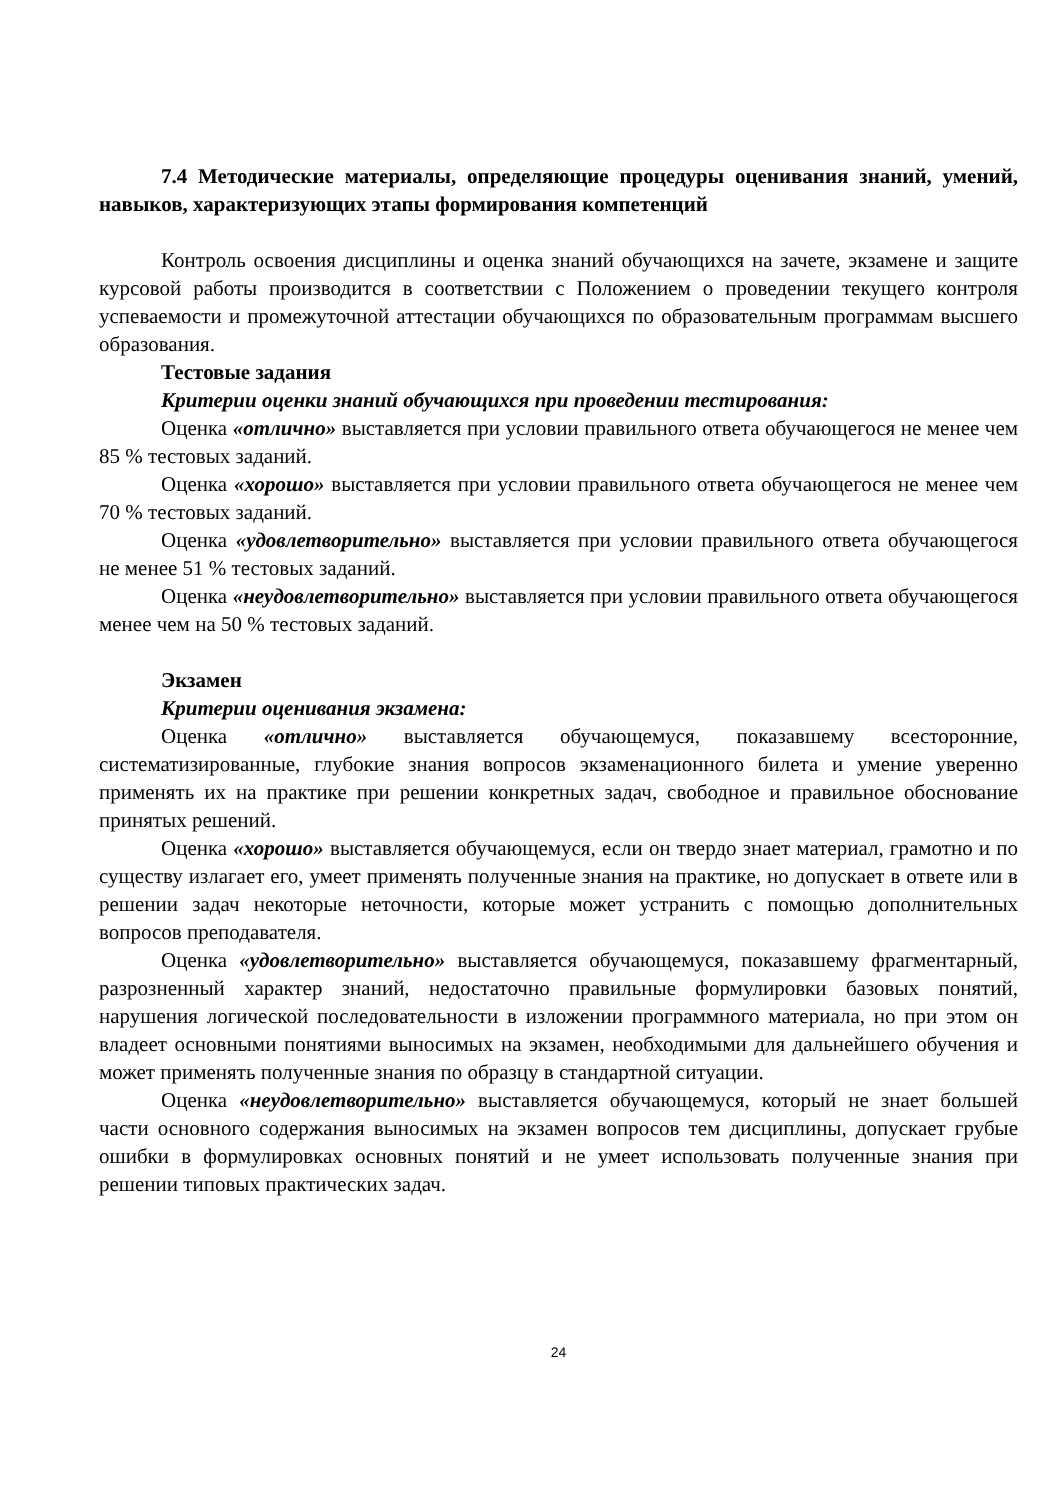7.4 Методические материалы, определяющие процедуры оценивания знаний, умений, навыков, характеризующих этапы формирования компетенций
Контроль освоения дисциплины и оценка знаний обучающихся на зачете, экзамене и защите курсовой работы производится в соответствии с Положением о проведении текущего контроля успеваемости и промежуточной аттестации обучающихся по образовательным программам высшего образования.
Тестовые задания
Критерии оценки знаний обучающихся при проведении тестирования:
Оценка «отлично» выставляется при условии правильного ответа обучающегося не менее чем 85 % тестовых заданий.
Оценка «хорошо» выставляется при условии правильного ответа обучающегося не менее чем 70 % тестовых заданий.
Оценка «удовлетворительно» выставляется при условии правильного ответа обучающегося не менее 51 % тестовых заданий.
Оценка «неудовлетворительно» выставляется при условии правильного ответа обучающегося менее чем на 50 % тестовых заданий.
Экзамен
Критерии оценивания экзамена:
Оценка «отлично» выставляется обучающемуся, показавшему всесторонние, систематизированные, глубокие знания вопросов экзаменационного билета и умение уверенно применять их на практике при решении конкретных задач, свободное и правильное обоснование принятых решений.
Оценка «хорошо» выставляется обучающемуся, если он твердо знает материал, грамотно и по существу излагает его, умеет применять полученные знания на практике, но допускает в ответе или в решении задач некоторые неточности, которые может устранить с помощью дополнительных вопросов преподавателя.
Оценка «удовлетворительно» выставляется обучающемуся, показавшему фрагментарный, разрозненный характер знаний, недостаточно правильные формулировки базовых понятий, нарушения логической последовательности в изложении программного материала, но при этом он владеет основными понятиями выносимых на экзамен, необходимыми для дальнейшего обучения и может применять полученные знания по образцу в стандартной ситуации.
Оценка «неудовлетворительно» выставляется обучающемуся, который не знает большей части основного содержания выносимых на экзамен вопросов тем дисциплины, допускает грубые ошибки в формулировках основных понятий и не умеет использовать полученные знания при решении типовых практических задач.
24